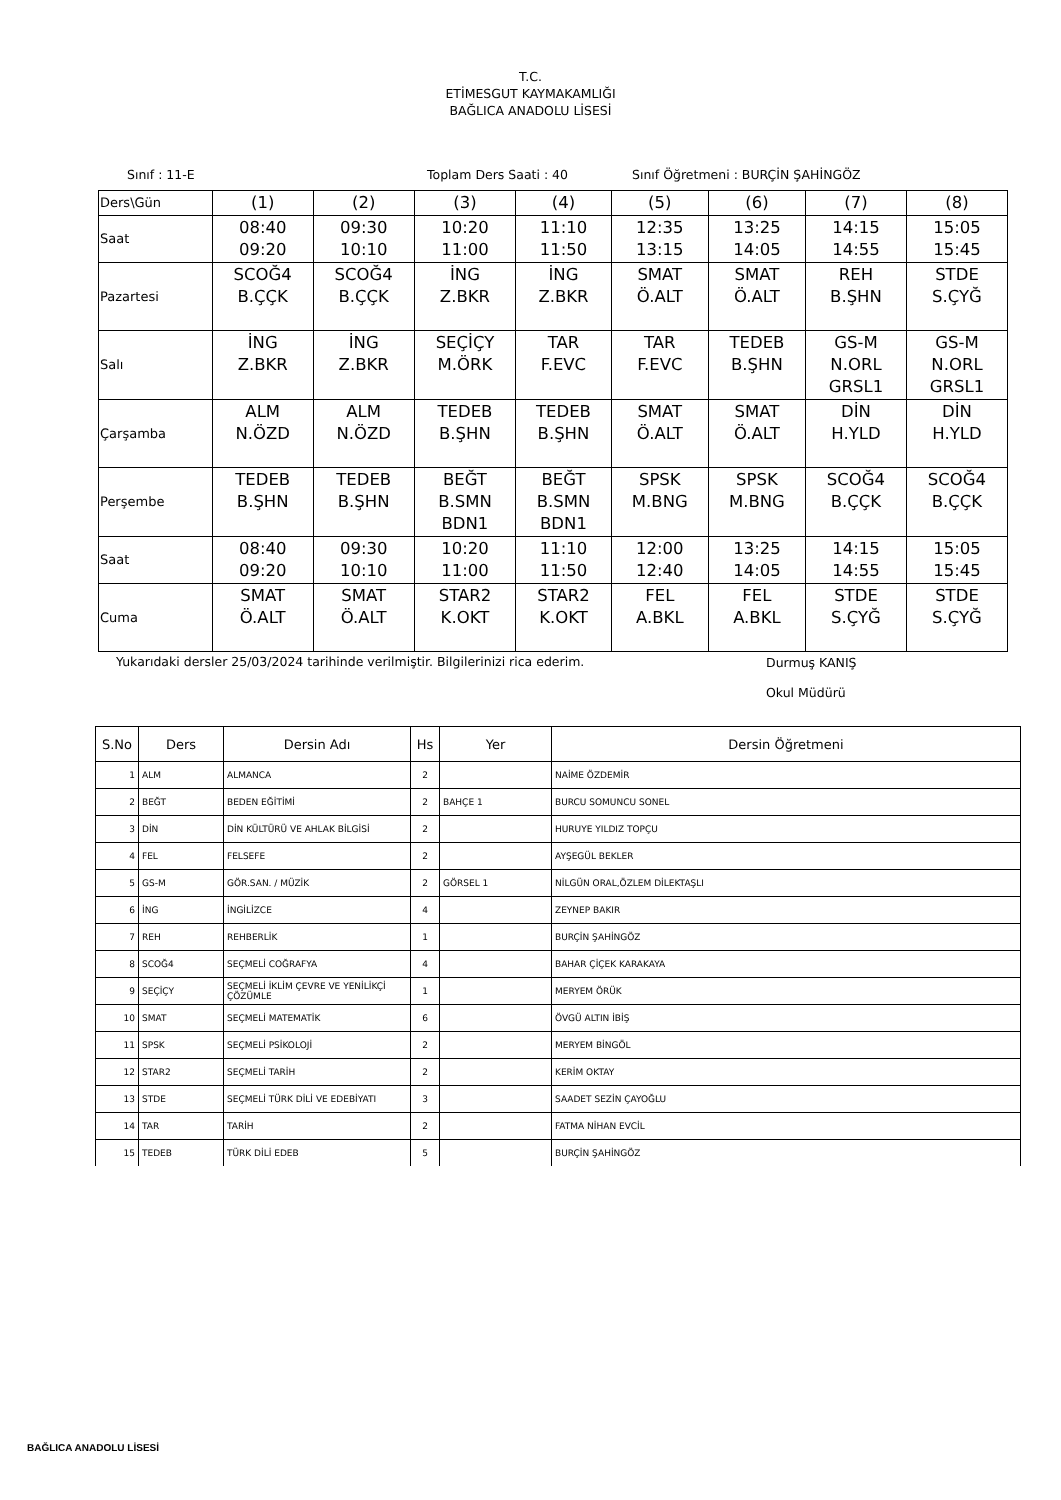T.C.
ETİMESGUT KAYMAKAMLIĞI
BAĞLICA ANADOLU LİSESİ
Sınıf : 11-E Toplam Ders Saati : 40 Sınıf Öğretmeni : BURÇİN ŞAHİNGÖZ
| Ders\Gün | (1) | (2) | (3) | (4) | (5) | (6) | (7) | (8) |
| Saat | 08:40 09:20 | 09:30 10:10 | 10:20 11:00 | 11:10 11:50 | 12:35 13:15 | 13:25 14:05 | 14:15 14:55 | 15:05 15:45 |
| Pazartesi | SCOĞ4 B.ÇÇK | SCOĞ4 B.ÇÇK | İNG Z.BKR | İNG Z.BKR | SMAT Ö.ALT | SMAT Ö.ALT | REH B.ŞHN | STDE S.ÇYĞ |
| Salı | İNG Z.BKR | İNG Z.BKR | SEÇİÇY M.ÖRK | TAR F.EVC | TAR F.EVC | TEDEB B.ŞHN | GS-M N.ORL GRSL1 | GS-M N.ORL GRSL1 |
| Çarşamba | ALM N.ÖZD | ALM N.ÖZD | TEDEB B.ŞHN | TEDEB B.ŞHN | SMAT Ö.ALT | SMAT Ö.ALT | DİN H.YLD | DİN H.YLD |
| Perşembe | TEDEB B.ŞHN | TEDEB B.ŞHN | BEĞT B.SMN BDN1 | BEĞT B.SMN BDN1 | SPSK M.BNG | SPSK M.BNG | SCOĞ4 B.ÇÇK | SCOĞ4 B.ÇÇK |
| Saat | 08:40 09:20 | 09:30 10:10 | 10:20 11:00 | 11:10 11:50 | 12:00 12:40 | 13:25 14:05 | 14:15 14:55 | 15:05 15:45 |
| Cuma | SMAT Ö.ALT | SMAT Ö.ALT | STAR2 K.OKT | STAR2 K.OKT | FEL A.BKL | FEL A.BKL | STDE S.ÇYĞ | STDE S.ÇYĞ |
Yukarıdaki dersler 25/03/2024 tarihinde verilmiştir. Bilgilerinizi rica ederim. Durmuş KANIŞ
Okul Müdürü
| S.No | Ders | Dersin Adı | Hs | Yer | Dersin Öğretmeni |
| --- | --- | --- | --- | --- | --- |
| 1 | ALM | ALMANCA | 2 | | NAİME ÖZDEMİR |
| 2 | BEĞT | BEDEN EĞİTİMİ | 2 | BAHÇE 1 | BURCU SOMUNCU SONEL |
| 3 | DİN | DİN KÜLTÜRÜ VE AHLAK BİLGİSİ | 2 | | HURUYE YILDIZ TOPÇU |
| 4 | FEL | FELSEFE | 2 | | AYŞEGÜL BEKLER |
| 5 | GS-M | GÖR.SAN. / MÜZİK | 2 | GÖRSEL 1 | NİLGÜN ORAL,ÖZLEM DİLEKTAŞLI |
| 6 | İNG | İNGİLİZCE | 4 | | ZEYNEP BAKIR |
| 7 | REH | REHBERLİK | 1 | | BURÇİN ŞAHİNGÖZ |
| 8 | SCOĞ4 | SEÇMELİ COĞRAFYA | 4 | | BAHAR ÇİÇEK KARAKAYA |
| 9 | SEÇİÇY | SEÇMELİ İKLİM ÇEVRE VE YENİLİKÇİ ÇÖZÜMLE | 1 | | MERYEM ÖRÜK |
| 10 | SMAT | SEÇMELİ MATEMATİK | 6 | | ÖVGÜ ALTIN İBİŞ |
| 11 | SPSK | SEÇMELİ PSİKOLOJİ | 2 | | MERYEM BİNGÖL |
| 12 | STAR2 | SEÇMELİ TARİH | 2 | | KERİM OKTAY |
| 13 | STDE | SEÇMELİ TÜRK DİLİ VE EDEBİYATI | 3 | | SAADET SEZİN ÇAYOĞLU |
| 14 | TAR | TARİH | 2 | | FATMA NİHAN EVCİL |
| 15 | TEDEB | TÜRK DİLİ EDEB | 5 | | BURÇİN ŞAHİNGÖZ |
BAĞLICA ANADOLU LİSESİ